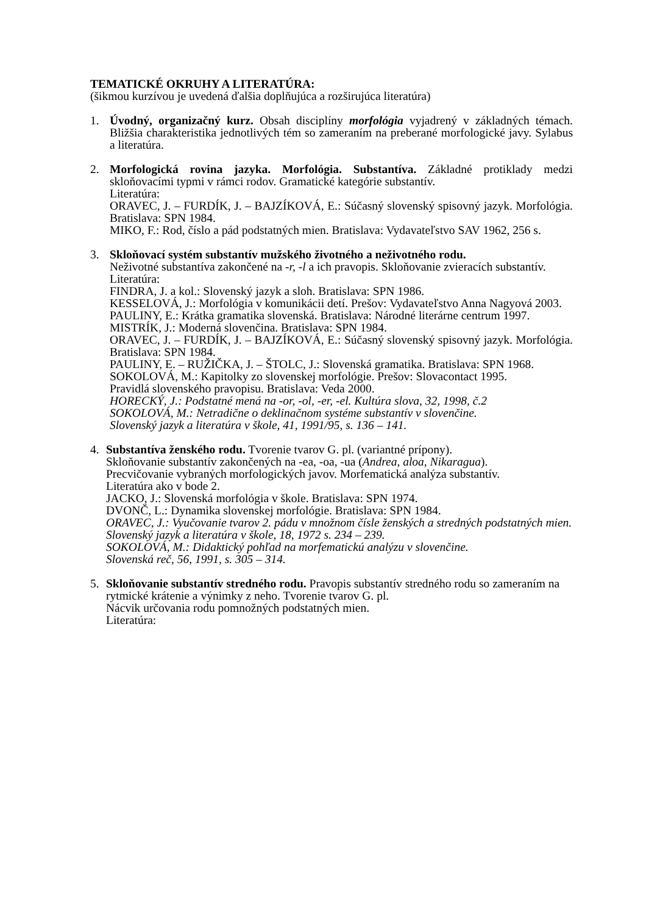TEMATICKÉ OKRUHY A LITERATÚRA:
(šikmou kurzívou je uvedená ďalšia doplňujúca a rozširujúca literatúra)
1. Úvodný, organizačný kurz. Obsah disciplíny morfológia vyjadrený v základných témach. Bližšia charakteristika jednotlivých tém so zameraním na preberané morfologické javy. Sylabus a literatúra.
2. Morfologická rovina jazyka. Morfológia. Substantíva. Základné protiklady medzi skloňovacími typmi v rámci rodov. Gramatické kategórie substantív.
Literatúra:
ORAVEC, J. – FURDÍK, J. – BAJZÍKOVÁ, E.: Súčasný slovenský spisovný jazyk. Morfológia. Bratislava: SPN 1984.
MIKO, F.: Rod, číslo a pád podstatných mien. Bratislava: Vydavateľstvo SAV 1962, 256 s.
3. Skloňovací systém substantív mužského životného a neživotného rodu.
Neživotné substantíva zakončené na -r, -l a ich pravopis. Skloňovanie zvieracích substantív.
Literatúra:
FINDRA, J. a kol.: Slovenský jazyk a sloh. Bratislava: SPN 1986.
KESSELOVÁ, J.: Morfológia v komunikácii detí. Prešov: Vydavateľstvo Anna Nagyová 2003.
PAULINY, E.: Krátka gramatika slovenská. Bratislava: Národné literárne centrum 1997.
MISTRÍK, J.: Moderná slovenčina. Bratislava: SPN 1984.
ORAVEC, J. – FURDÍK, J. – BAJZÍKOVÁ, E.: Súčasný slovenský spisovný jazyk. Morfológia. Bratislava: SPN 1984.
PAULINY, E. – RUŽIČKA, J. – ŠTOLC, J.: Slovenská gramatika. Bratislava: SPN 1968.
SOKOLOVÁ, M.: Kapitolky zo slovenskej morfológie. Prešov: Slovacontact 1995.
Pravidlá slovenského pravopisu. Bratislava: Veda 2000.
HORECKÝ, J.: Podstatné mená na -or, -ol, -er, -el. Kultúra slova, 32, 1998, č.2
SOKOLOVÁ, M.: Netradične o deklinačnom systéme substantív v slovenčine.
Slovenský jazyk a literatúra v škole, 41, 1991/95, s. 136 – 141.
4. Substantíva ženského rodu. Tvorenie tvarov G. pl. (variantné prípony).
Skloňovanie substantív zakončených na -ea, -oa, -ua (Andrea, aloa, Nikaragua).
Precvičovanie vybraných morfologických javov. Morfematická analýza substantív.
Literatúra ako v bode 2.
JACKO, J.: Slovenská morfológia v škole. Bratislava: SPN 1974.
DVONČ, L.: Dynamika slovenskej morfológie. Bratislava: SPN 1984.
ORAVEC, J.: Vyučovanie tvarov 2. pádu v množnom čísle ženských a stredných podstatných mien. Slovenský jazyk a literatúra v škole, 18, 1972 s. 234 – 239.
SOKOLOVÁ, M.: Didaktický pohľad na morfematickú analýzu v slovenčine.
Slovenská reč, 56, 1991, s. 305 – 314.
5. Skloňovanie substantív stredného rodu. Pravopis substantív stredného rodu so zameraním na rytmické krátenie a výnimky z neho. Tvorenie tvarov G. pl.
Nácvik určovania rodu pomnožných podstatných mien.
Literatúra: